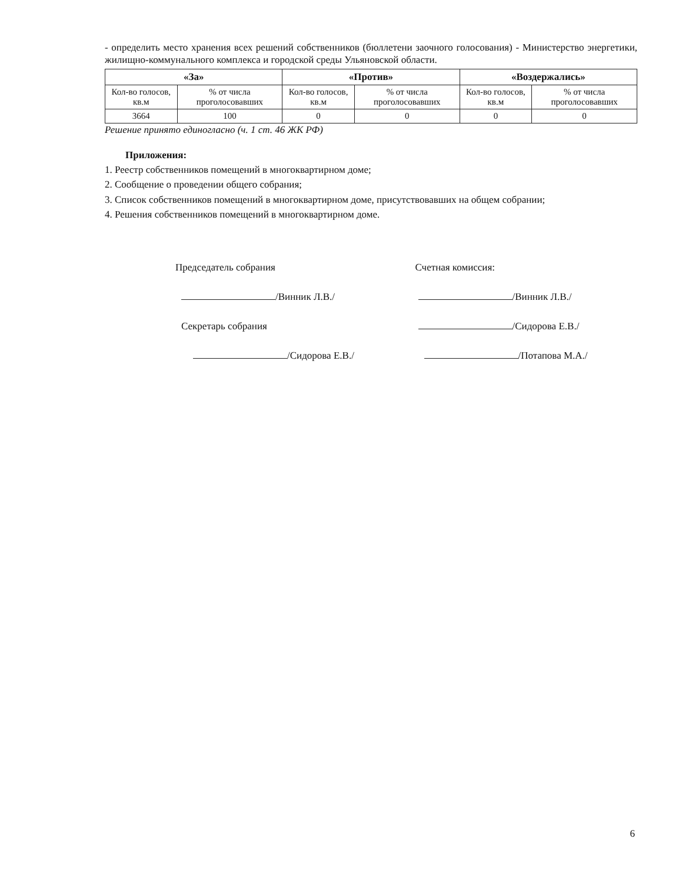- определить место хранения всех решений собственников (бюллетени заочного голосования) - Министерство энергетики, жилищно-коммунального комплекса и городской среды Ульяновской области.
| «За» | | «Против» | | «Воздержались» | |
| --- | --- | --- | --- | --- | --- |
| Кол-во голосов, кв.м | % от числа проголосовавших | Кол-во голосов, кв.м | % от числа проголосовавших | Кол-во голосов, кв.м | % от числа проголосовавших |
| 3664 | 100 | 0 | 0 | 0 | 0 |
Решение принято единогласно (ч. 1 ст. 46 ЖК РФ)
Приложения:
1. Реестр собственников помещений в многоквартирном доме;
2. Сообщение о проведении общего собрания;
3. Список собственников помещений в многоквартирном доме, присутствовавших на общем собрании;
4. Решения собственников помещений в многоквартирном доме.
Председатель собрания Счетная комиссия:
/Винник Л.В./ /Винник Л.В./
Секретарь собрания /Сидорова Е.В./
/Сидорова Е.В./ /Потапова М.А./
6